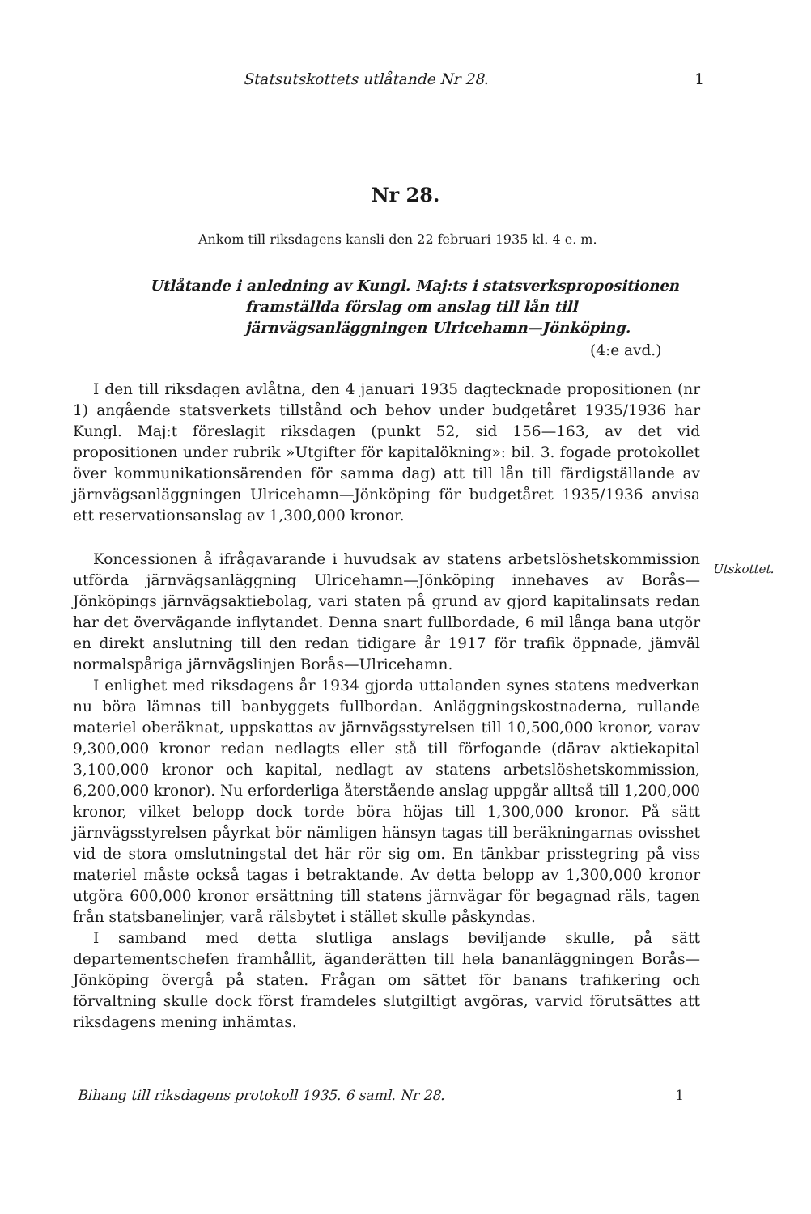Statsutskottets utlåtande Nr 28. 1
Nr 28.
Ankom till riksdagens kansli den 22 februari 1935 kl. 4 e. m.
Utlåtande i anledning av Kungl. Maj:ts i statsverkspropositionen framställda förslag om anslag till lån till järnvägsanläggningen Ulricehamn—Jönköping.
(4:e avd.)
I den till riksdagen avlåtna, den 4 januari 1935 dagtecknade propositionen (nr 1) angående statsverkets tillstånd och behov under budgetåret 1935/1936 har Kungl. Maj:t föreslagit riksdagen (punkt 52, sid 156—163, av det vid propositionen under rubrik »Utgifter för kapitalökning»: bil. 3. fogade protokollet över kommunikationsärenden för samma dag) att till lån till färdigställande av järnvägsanläggningen Ulricehamn—Jönköping för budgetåret 1935/1936 anvisa ett reservationsanslag av 1,300,000 kronor.
Koncessionen å ifrågavarande i huvudsak av statens arbetslöshetskommission utförda järnvägsanläggning Ulricehamn—Jönköping innehaves av Borås—Jönköpings järnvägsaktiebolag, vari staten på grund av gjord kapitalinsats redan har det övervägande inflytandet. Denna snart fullbordade, 6 mil långa bana utgör en direkt anslutning till den redan tidigare år 1917 för trafik öppnade, jämväl normalspåriga järnvägslinjen Borås—Ulricehamn.
I enlighet med riksdagens år 1934 gjorda uttalanden synes statens medverkan nu böra lämnas till banbyggets fullbordan. Anläggningskostnaderna, rullande materiel oberäknat, uppskattas av järnvägsstyrelsen till 10,500,000 kronor, varav 9,300,000 kronor redan nedlagts eller stå till förfogande (därav aktiekapital 3,100,000 kronor och kapital, nedlagt av statens arbetslöshetskommission, 6,200,000 kronor). Nu erforderliga återstående anslag uppgår alltså till 1,200,000 kronor, vilket belopp dock torde böra höjas till 1,300,000 kronor. På sätt järnvägsstyrelsen påyrkat bör nämligen hänsyn tagas till beräkningarnas ovisshet vid de stora omslutningstal det här rör sig om. En tänkbar prisstegring på viss materiel måste också tagas i betraktande. Av detta belopp av 1,300,000 kronor utgöra 600,000 kronor ersättning till statens järnvägar för begagnad räls, tagen från statsbanelinjer, varå rälsbytet i stället skulle påskyndas.
I samband med detta slutliga anslags beviljande skulle, på sätt departementschefen framhållit, äganderätten till hela bananläggningen Borås—Jönköping övergå på staten. Frågan om sättet för banans trafikering och förvaltning skulle dock först framdeles slutgiltigt avgöras, varvid förutsättes att riksdagens mening inhämtas.
Utskottet.
Bihang till riksdagens protokoll 1935. 6 saml. Nr 28. 1